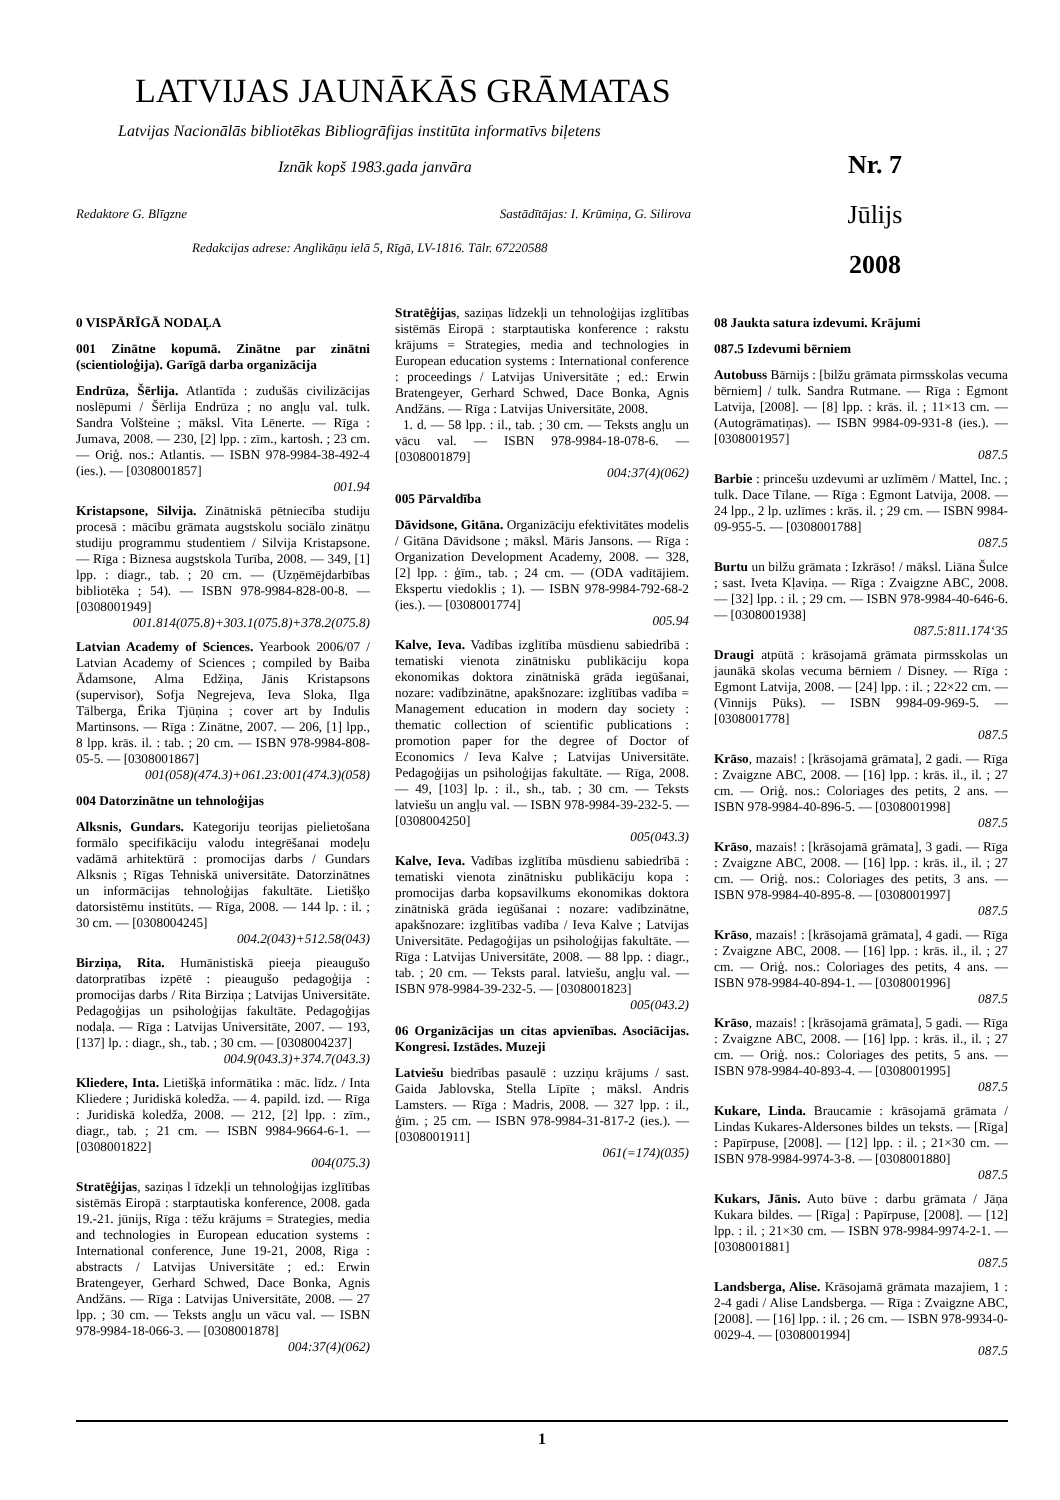LATVIJAS JAUNĀKĀS GRĀMATAS
Latvijas Nacionālās bibliotēkas Bibliogrāfijas institūta informatīvs biļetens
Iznāk kopš 1983.gada janvāra
Redaktore G. Blīgzne Sastādītājas: I. Krūmiņa, G. Silirova
Redakcijas adrese: Anglikāņu ielā 5, Rīgā, LV-1816. Tālr. 67220588
Nr. 7
Jūlijs
2008
0 VISPĀRĪGĀ NODAĻA
001 Zinātne kopumā. Zinātne par zinātni (scientioloģija). Garīgā darba organizācija
Endrūza, Šērlija. Atlantīda : zudušās civilizācijas noslēpumi / Šērlija Endrūza ; no angļu val. tulk. Sandra Volšteine ; māksl. Vita Lēnerte. — Rīga : Jumava, 2008. — 230, [2] lpp. : zīm., kartosh. ; 23 cm. — Oriģ. nos.: Atlantis. — ISBN 978-9984-38-492-4 (ies.). — [0308001857]
001.94
Kristapsone, Silvija. Zinātniskā pētniecība studiju procesā : mācību grāmata augstskolu sociālo zinātņu studiju programmu studentiem / Silvija Kristapsone. — Rīga : Biznesa augstskola Turība, 2008. — 349, [1] lpp. : diagr., tab. ; 20 cm. — (Uzņēmējdarbības bibliotēka ; 54). — ISBN 978-9984-828-00-8. — [0308001949]
001.814(075.8)+303.1(075.8)+378.2(075.8)
Latvian Academy of Sciences. Yearbook 2006/07 / Latvian Academy of Sciences ; compiled by Baiba Ādamsone, Alma Edžiņa, Jānis Kristapsons (supervisor), Sofja Negrejeva, Ieva Sloka, Ilga Tālberga, Ērika Tjūņina ; cover art by Indulis Martinsons. — Rīga : Zinātne, 2007. — 206, [1] lpp., 8 lpp. krās. il. : tab. ; 20 cm. — ISBN 978-9984-808-05-5. — [0308001867]
001(058)(474.3)+061.23:001(474.3)(058)
004 Datorzinātne un tehnoloģijas
Alksnis, Gundars. Kategoriju teorijas pielietošana formālo specifikāciju valodu integrēšanai modeļu vadāmā arhitektūrā : promocijas darbs / Gundars Alksnis ; Rīgas Tehniskā universitāte. Datorzinātnes un informācijas tehnoloģijas fakultāte. Lietišķo datorsistēmu institūts. — Rīga, 2008. — 144 lp. : il. ; 30 cm. — [0308004245]
004.2(043)+512.58(043)
Birziņa, Rita. Humānistiskā pieeja pieaugušo datorpratības izpētē : pieaugušo pedagoģija : promocijas darbs / Rita Birziņa ; Latvijas Universitāte. Pedagoģijas un psiholoģijas fakultāte. Pedagoģijas nodaļa. — Rīga : Latvijas Universitāte, 2007. — 193, [137] lp. : diagr., sh., tab. ; 30 cm. — [0308004237]
004.9(043.3)+374.7(043.3)
Kliedere, Inta. Lietišķā informātika : māc. līdz. / Inta Kliedere ; Juridiskā koledža. — 4. papild. izd. — Rīga : Juridiskā koledža, 2008. — 212, [2] lpp. : zīm., diagr., tab. ; 21 cm. — ISBN 9984-9664-6-1. — [0308001822]
004(075.3)
Stratēģijas, saziņas l īdzekļi un tehnoloģijas izglītības sistēmās Eiropā : starptautiska konference, 2008. gada 19.-21. jūnijs, Rīga : tēžu krājums = Strategies, media and technologies in European education systems : International conference, June 19-21, 2008, Riga : abstracts / Latvijas Universitāte ; ed.: Erwin Bratengeyer, Gerhard Schwed, Dace Bonka, Agnis Andžāns. — Rīga : Latvijas Universitāte, 2008. — 27 lpp. ; 30 cm. — Teksts angļu un vācu val. — ISBN 978-9984-18-066-3. — [0308001878]
004:37(4)(062)
Stratēģijas, saziņas līdzekļi un tehnoloģijas izglītības sistēmās Eiropā : starptautiska konference : rakstu krājums = Strategies, media and technologies in European education systems : International conference : proceedings / Latvijas Universitāte ; ed.: Erwin Bratengeyer, Gerhard Schwed, Dace Bonka, Agnis Andžāns. — Rīga : Latvijas Universitāte, 2008.
1. d. — 58 lpp. : il., tab. ; 30 cm. — Teksts angļu un vācu val. — ISBN 978-9984-18-078-6. — [0308001879]
004:37(4)(062)
005 Pārvaldība
Dāvidsone, Gitāna. Organizāciju efektivitātes modelis / Gitāna Dāvidsone ; māksl. Māris Jansons. — Rīga : Organization Development Academy, 2008. — 328, [2] lpp. : ģīm., tab. ; 24 cm. — (ODA vadītājiem. Ekspertu viedoklis ; 1). — ISBN 978-9984-792-68-2 (ies.). — [0308001774]
005.94
Kalve, Ieva. Vadības izglītība mūsdienu sabiedrībā : tematiski vienota zinātnisku publikāciju kopa ekonomikas doktora zinātniskā grāda iegūšanai, nozare: vadībzinātne, apakšnozare: izglītības vadība = Management education in modern day society : thematic collection of scientific publications : promotion paper for the degree of Doctor of Economics / Ieva Kalve ; Latvijas Universitāte. Pedagoģijas un psiholoģijas fakultāte. — Rīga, 2008. — 49, [103] lp. : il., sh., tab. ; 30 cm. — Teksts latviešu un angļu val. — ISBN 978-9984-39-232-5. — [0308004250]
005(043.3)
Kalve, Ieva. Vadības izglītība mūsdienu sabiedrībā : tematiski vienota zinātnisku publikāciju kopa : promocijas darba kopsavilkums ekonomikas doktora zinātniskā grāda iegūšanai : nozare: vadībzinātne, apakšnozare: izglītības vadība / Ieva Kalve ; Latvijas Universitāte. Pedagoģijas un psiholoģijas fakultāte. — Rīga : Latvijas Universitāte, 2008. — 88 lpp. : diagr., tab. ; 20 cm. — Teksts paral. latviešu, angļu val. — ISBN 978-9984-39-232-5. — [0308001823]
005(043.2)
06 Organizācijas un citas apvienības. Asociācijas. Kongresi. Izstādes. Muzeji
Latviešu biedrības pasaulē : uzziņu krājums / sast. Gaida Jablovska, Stella Līpīte ; māksl. Andris Lamsters. — Rīga : Madris, 2008. — 327 lpp. : il., ģīm. ; 25 cm. — ISBN 978-9984-31-817-2 (ies.). — [0308001911]
061(=174)(035)
08 Jaukta satura izdevumi. Krājumi
087.5 Izdevumi bērniem
Autobuss Bārnijs : [bilžu grāmata pirmsskolas vecuma bērniem] / tulk. Sandra Rutmane. — Rīga : Egmont Latvija, [2008]. — [8] lpp. : krās. il. ; 11×13 cm. — (Autogrāmatiņas). — ISBN 9984-09-931-8 (ies.). — [0308001957]
087.5
Barbie : princešu uzdevumi ar uzlīmēm / Mattel, Inc. ; tulk. Dace Tīlane. — Rīga : Egmont Latvija, 2008. — 24 lpp., 2 lp. uzlīmes : krās. il. ; 29 cm. — ISBN 9984-09-955-5. — [0308001788]
087.5
Burtu un bilžu grāmata : Izkrāso! / māksl. Liāna Šulce ; sast. Iveta Kļaviņa. — Rīga : Zvaigzne ABC, 2008. — [32] lpp. : il. ; 29 cm. — ISBN 978-9984-40-646-6. — [0308001938]
087.5:811.174‘35
Draugi atpūtā : krāsojamā grāmata pirmsskolas un jaunākā skolas vecuma bērniem / Disney. — Rīga : Egmont Latvija, 2008. — [24] lpp. : il. ; 22×22 cm. — (Vinnijs Pūks). — ISBN 9984-09-969-5. — [0308001778]
087.5
Krāso, mazais! : [krāsojamā grāmata], 2 gadi. — Rīga : Zvaigzne ABC, 2008. — [16] lpp. : krās. il., il. ; 27 cm. — Oriģ. nos.: Coloriages des petits, 2 ans. — ISBN 978-9984-40-896-5. — [0308001998]
087.5
Krāso, mazais! : [krāsojamā grāmata], 3 gadi. — Rīga : Zvaigzne ABC, 2008. — [16] lpp. : krās. il., il. ; 27 cm. — Oriģ. nos.: Coloriages des petits, 3 ans. — ISBN 978-9984-40-895-8. — [0308001997]
087.5
Krāso, mazais! : [krāsojamā grāmata], 4 gadi. — Rīga : Zvaigzne ABC, 2008. — [16] lpp. : krās. il., il. ; 27 cm. — Oriģ. nos.: Coloriages des petits, 4 ans. — ISBN 978-9984-40-894-1. — [0308001996]
087.5
Krāso, mazais! : [krāsojamā grāmata], 5 gadi. — Rīga : Zvaigzne ABC, 2008. — [16] lpp. : krās. il., il. ; 27 cm. — Oriģ. nos.: Coloriages des petits, 5 ans. — ISBN 978-9984-40-893-4. — [0308001995]
087.5
Kukare, Linda. Braucamie : krāsojamā grāmata / Lindas Kukares-Aldersones bildes un teksts. — [Rīga] : Papīrpuse, [2008]. — [12] lpp. : il. ; 21×30 cm. — ISBN 978-9984-9974-3-8. — [0308001880]
087.5
Kukars, Jānis. Auto būve : darbu grāmata / Jāņa Kukara bildes. — [Rīga] : Papīrpuse, [2008]. — [12] lpp. : il. ; 21×30 cm. — ISBN 978-9984-9974-2-1. — [0308001881]
087.5
Landsberga, Alise. Krāsojamā grāmata mazajiem, 1 : 2-4 gadi / Alise Landsberga. — Rīga : Zvaigzne ABC, [2008]. — [16] lpp. : il. ; 26 cm. — ISBN 978-9934-0-0029-4. — [0308001994]
087.5
1